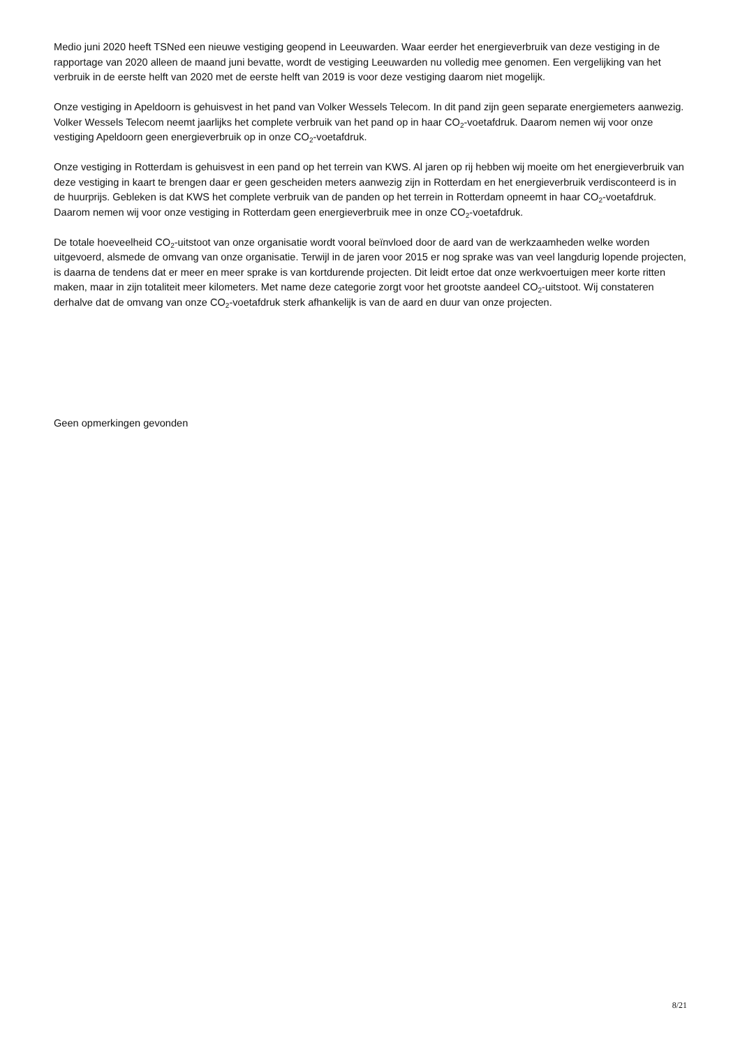Medio juni 2020 heeft TSNed een nieuwe vestiging geopend in Leeuwarden. Waar eerder het energieverbruik van deze vestiging in de rapportage van 2020 alleen de maand juni bevatte, wordt de vestiging Leeuwarden nu volledig mee genomen. Een vergelijking van het verbruik in de eerste helft van 2020 met de eerste helft van 2019 is voor deze vestiging daarom niet mogelijk.
Onze vestiging in Apeldoorn is gehuisvest in het pand van Volker Wessels Telecom. In dit pand zijn geen separate energiemeters aanwezig. Volker Wessels Telecom neemt jaarlijks het complete verbruik van het pand op in haar CO<sub>2</sub>-voetafdruk. Daarom nemen wij voor onze vestiging Apeldoorn geen energieverbruik op in onze CO<sub>2</sub>-voetafdruk.
Onze vestiging in Rotterdam is gehuisvest in een pand op het terrein van KWS. Al jaren op rij hebben wij moeite om het energieverbruik van deze vestiging in kaart te brengen daar er geen gescheiden meters aanwezig zijn in Rotterdam en het energieverbruik verdisconteerd is in de huurprijs. Gebleken is dat KWS het complete verbruik van de panden op het terrein in Rotterdam opneemt in haar CO<sub>2</sub>-voetafdruk. Daarom nemen wij voor onze vestiging in Rotterdam geen energieverbruik mee in onze CO<sub>2</sub>-voetafdruk.
De totale hoeveelheid CO<sub>2</sub>-uitstoot van onze organisatie wordt vooral beïnvloed door de aard van de werkzaamheden welke worden uitgevoerd, alsmede de omvang van onze organisatie. Terwijl in de jaren voor 2015 er nog sprake was van veel langdurig lopende projecten, is daarna de tendens dat er meer en meer sprake is van kortdurende projecten. Dit leidt ertoe dat onze werkvoertuigen meer korte ritten maken, maar in zijn totaliteit meer kilometers. Met name deze categorie zorgt voor het grootste aandeel CO<sub>2</sub>-uitstoot. Wij constateren derhalve dat de omvang van onze CO<sub>2</sub>-voetafdruk sterk afhankelijk is van de aard en duur van onze projecten.
Geen opmerkingen gevonden
8/21